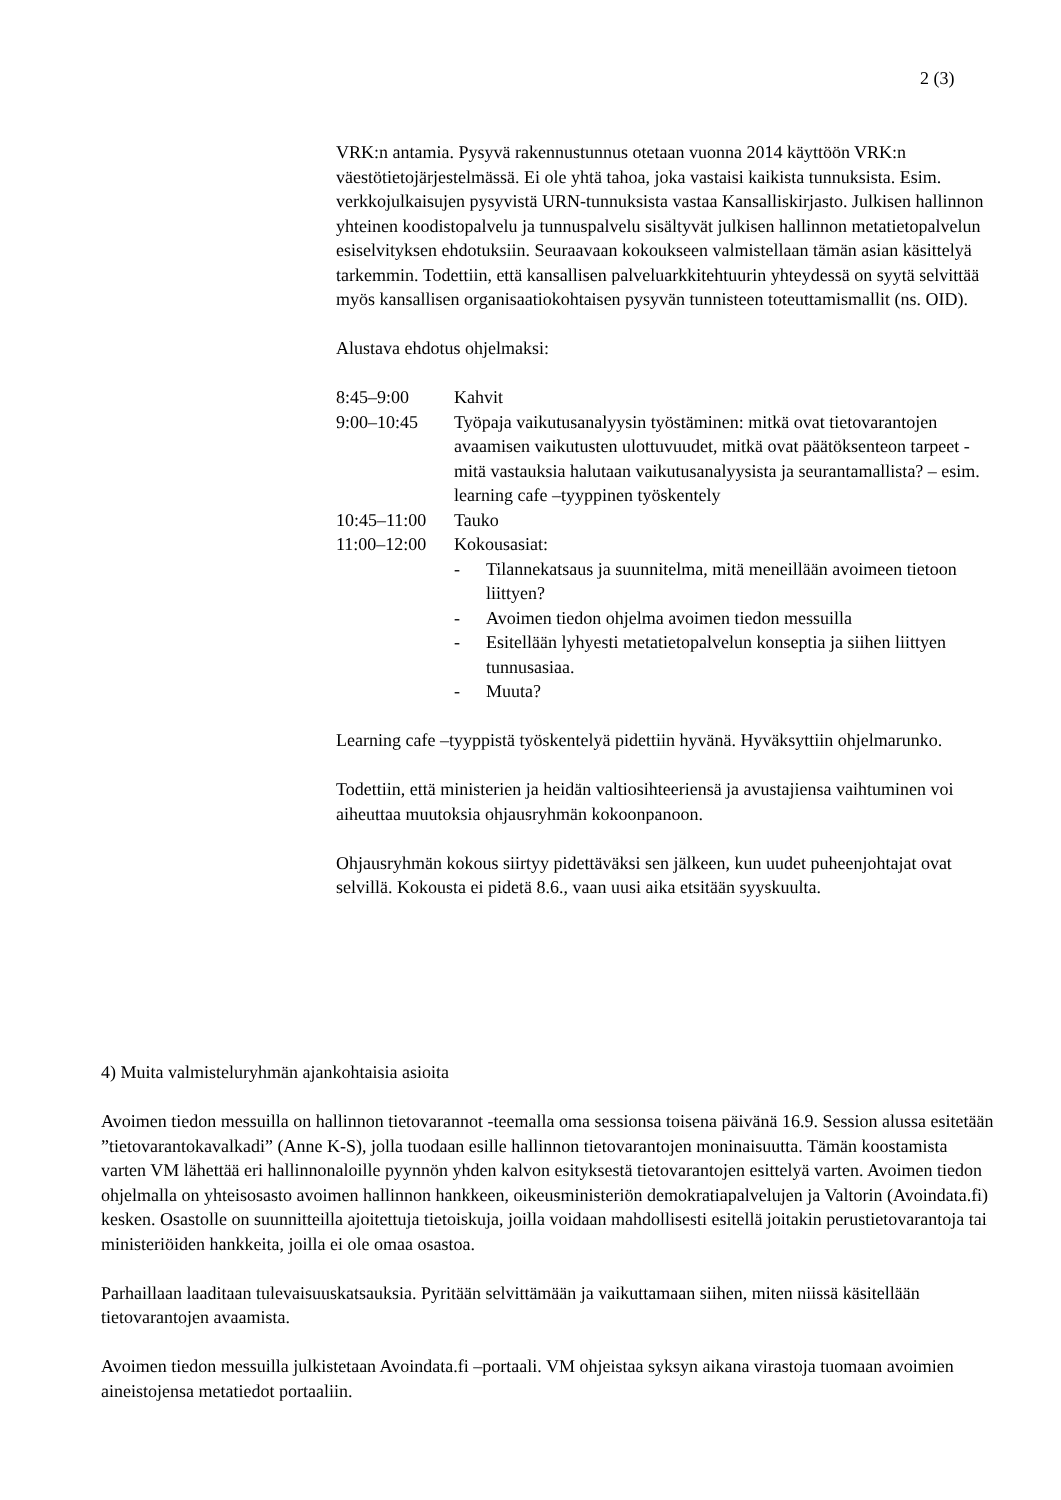2 (3)
VRK:n antamia. Pysyvä rakennustunnus otetaan vuonna 2014 käyttöön VRK:n väestötietojärjestelmässä. Ei ole yhtä tahoa, joka vastaisi kaikista tunnuksista. Esim. verkkojulkaisujen pysyvistä URN-tunnuksista vastaa Kansalliskirjasto. Julkisen hallinnon yhteinen koodistopalvelu ja tunnuspalvelu sisältyvät julkisen hallinnon metatietopalvelun esiselvityksen ehdotuksiin. Seuraavaan kokoukseen valmistellaan tämän asian käsittelyä tarkemmin. Todettiin, että kansallisen palveluarkkitehtuurin yhteydessä on syytä selvittää myös kansallisen organisaatiokohtaisen pysyvän tunnisteen toteuttamismallit (ns. OID).
Alustava ehdotus ohjelmaksi:
8:45–9:00 Kahvit
9:00–10:45 Työpaja vaikutusanalyysin työstäminen: mitkä ovat tietovarantojen avaamisen vaikutusten ulottuvuudet, mitkä ovat päätöksenteon tarpeet - mitä vastauksia halutaan vaikutusanalyysista ja seurantamallista? – esim. learning cafe –tyyppinen työskentely
10:45–11:00 Tauko
11:00–12:00 Kokousasiat:
- Tilannekatsaus ja suunnitelma, mitä meneillään avoimeen tietoon liittyen?
- Avoimen tiedon ohjelma avoimen tiedon messuilla
- Esitellään lyhyesti metatietopalvelun konseptia ja siihen liittyen tunnusasiaa.
- Muuta?
Learning cafe –tyyppistä työskentelyä pidettiin hyvänä. Hyväksyttiin ohjelmarunko.
Todettiin, että ministerien ja heidän valtiosihteeriensä ja avustajiensa vaihtuminen voi aiheuttaa muutoksia ohjausryhmän kokoonpanoon.
Ohjausryhmän kokous siirtyy pidettäväksi sen jälkeen, kun uudet puheenjohtajat ovat selvillä. Kokousta ei pidetä 8.6., vaan uusi aika etsitään syyskuulta.
4) Muita valmisteluryhmän ajankohtaisia asioita
Avoimen tiedon messuilla on hallinnon tietovarannot -teemalla oma sessionsa toisena päivänä 16.9. Session alussa esitetään ”tietovarantokavalkadi” (Anne K-S), jolla tuodaan esille hallinnon tietovarantojen moninaisuutta. Tämän koostamista varten VM lähettää eri hallinnonaloille pyynnön yhden kalvon esityksestä tietovarantojen esittelyä varten. Avoimen tiedon ohjelmalla on yhteisosasto avoimen hallinnon hankkeen, oikeusministeriön demokratiapalvelujen ja Valtorin (Avoindata.fi) kesken. Osastolle on suunnitteilla ajoitettuja tietoiskuja, joilla voidaan mahdollisesti esitellä joitakin perustietovarantoja tai ministeriöiden hankkeita, joilla ei ole omaa osastoa.
Parhaillaan laaditaan tulevaisuuskatsauksia. Pyritään selvittämään ja vaikuttamaan siihen, miten niissä käsitellään tietovarantojen avaamista.
Avoimen tiedon messuilla julkistetaan Avoindata.fi –portaali. VM ohjeistaa syksyn aikana virastoja tuomaan avoimien aineistojensa metatiedot portaaliin.